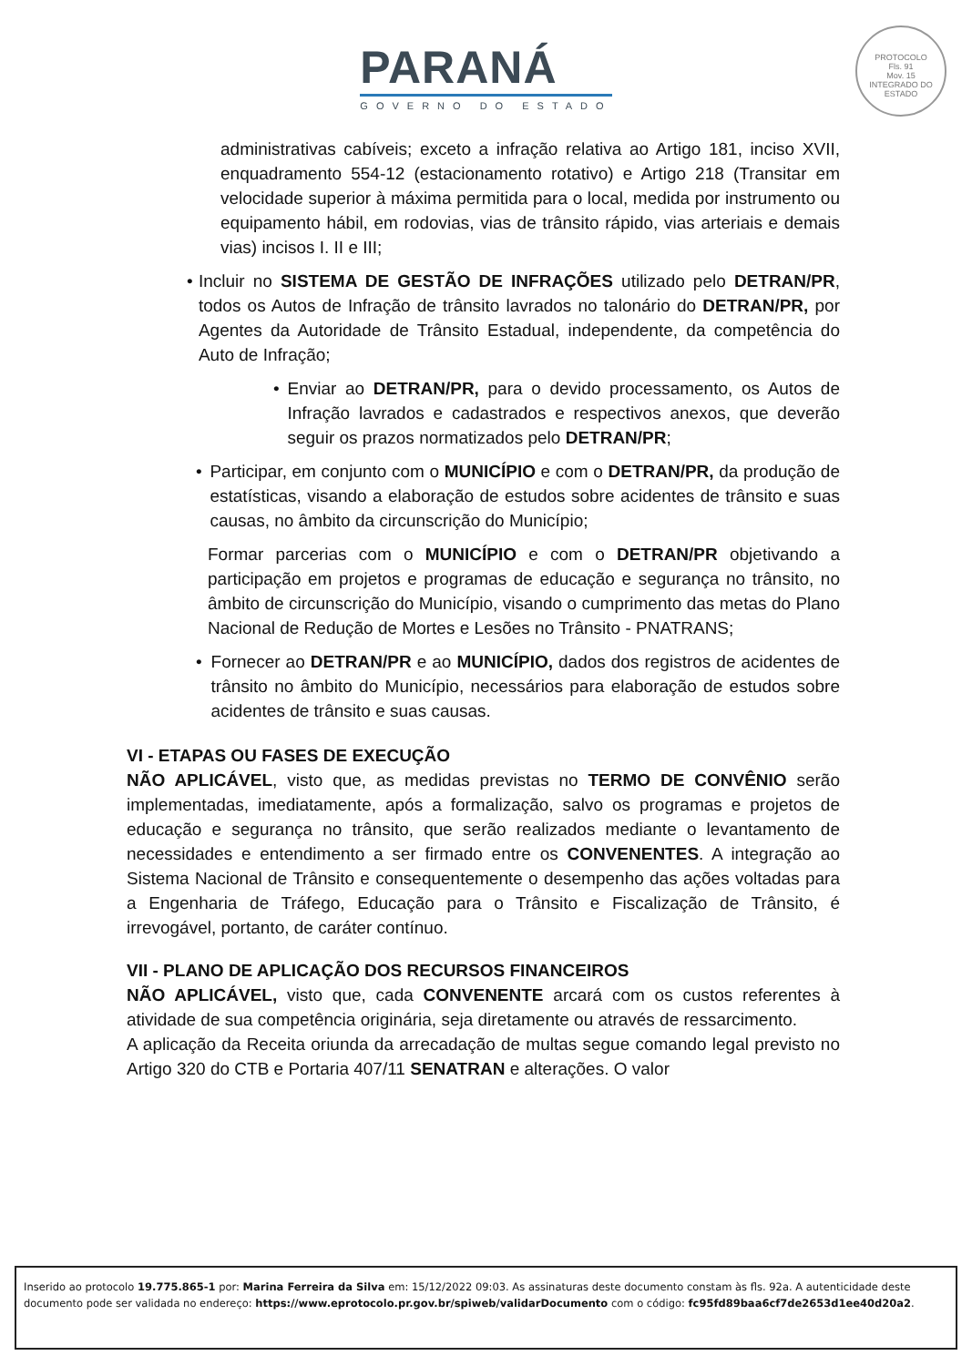PARANÁ
GOVERNO DO ESTADO
PROTOCOLO
Fls. 91
Mov. 15
INTEGRADO DO ESTADO
administrativas cabíveis; exceto a infração relativa ao Artigo 181, inciso XVII, enquadramento 554-12 (estacionamento rotativo) e Artigo 218 (Transitar em velocidade superior à máxima permitida para o local, medida por instrumento ou equipamento hábil, em rodovias, vias de trânsito rápido, vias arteriais e demais vias) incisos I. II e III;
• Incluir no SISTEMA DE GESTÃO DE INFRAÇÕES utilizado pelo DETRAN/PR, todos os Autos de Infração de trânsito lavrados no talonário do DETRAN/PR, por Agentes da Autoridade de Trânsito Estadual, independente, da competência do Auto de Infração;
• Enviar ao DETRAN/PR, para o devido processamento, os Autos de Infração lavrados e cadastrados e respectivos anexos, que deverão seguir os prazos normatizados pelo DETRAN/PR;
• Participar, em conjunto com o MUNICÍPIO e com o DETRAN/PR, da produção de estatísticas, visando a elaboração de estudos sobre acidentes de trânsito e suas causas, no âmbito da circunscrição do Município;
Formar parcerias com o MUNICÍPIO e com o DETRAN/PR objetivando a participação em projetos e programas de educação e segurança no trânsito, no âmbito de circunscrição do Município, visando o cumprimento das metas do Plano Nacional de Redução de Mortes e Lesões no Trânsito - PNATRANS;
• Fornecer ao DETRAN/PR e ao MUNICÍPIO, dados dos registros de acidentes de trânsito no âmbito do Município, necessários para elaboração de estudos sobre acidentes de trânsito e suas causas.
VI - ETAPAS OU FASES DE EXECUÇÃO
NÃO APLICÁVEL, visto que, as medidas previstas no TERMO DE CONVÊNIO serão implementadas, imediatamente, após a formalização, salvo os programas e projetos de educação e segurança no trânsito, que serão realizados mediante o levantamento de necessidades e entendimento a ser firmado entre os CONVENENTES. A integração ao Sistema Nacional de Trânsito e consequentemente o desempenho das ações voltadas para a Engenharia de Tráfego, Educação para o Trânsito e Fiscalização de Trânsito, é irrevogável, portanto, de caráter contínuo.
VII - PLANO DE APLICAÇÃO DOS RECURSOS FINANCEIROS
NÃO APLICÁVEL, visto que, cada CONVENENTE arcará com os custos referentes à atividade de sua competência originária, seja diretamente ou através de ressarcimento.
A aplicação da Receita oriunda da arrecadação de multas segue comando legal previsto no Artigo 320 do CTB e Portaria 407/11 SENATRAN e alterações. O valor
Inserido ao protocolo 19.775.865-1 por: Marina Ferreira da Silva em: 15/12/2022 09:03. As assinaturas deste documento constam às fls. 92a. A autenticidade deste documento pode ser validada no endereço: https://www.eprotocolo.pr.gov.br/spiweb/validarDocumento com o código: fc95fd89baa6cf7de2653d1ee40d20a2.